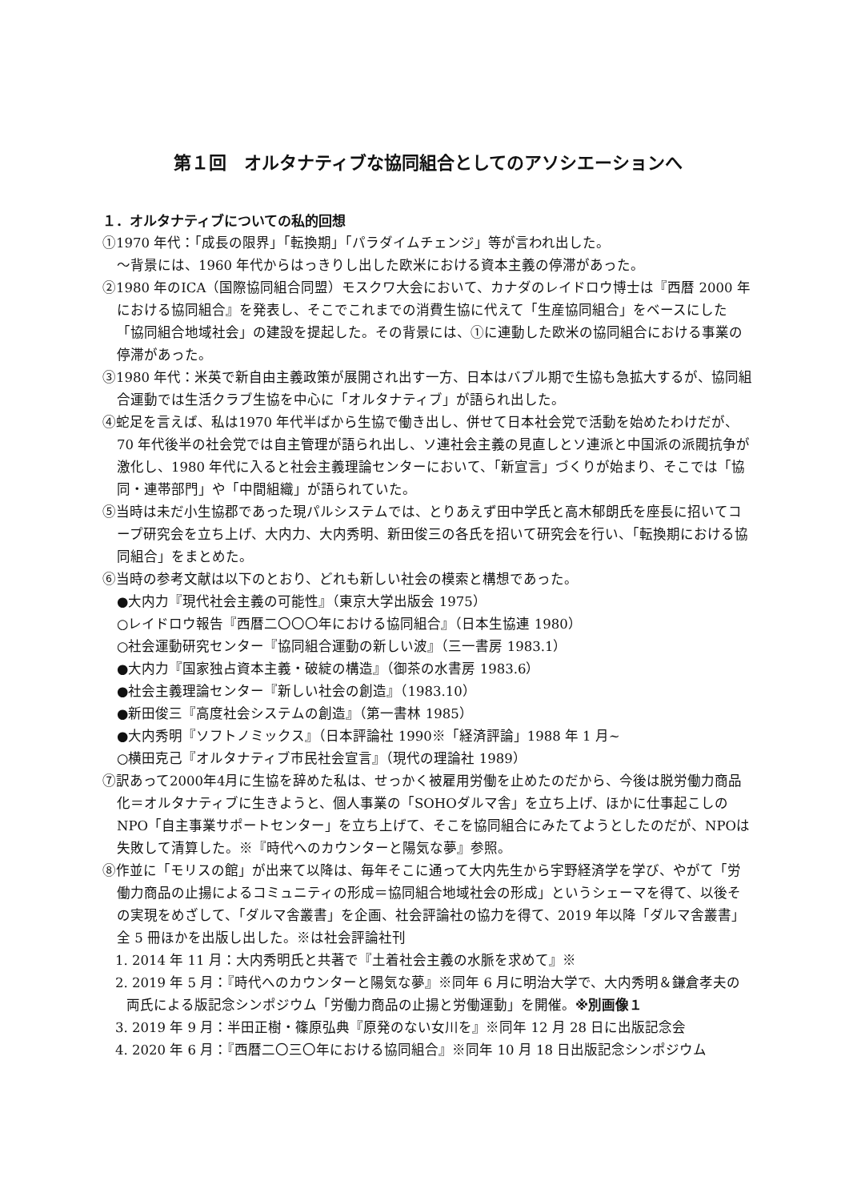第１回　オルタナティブな協同組合としてのアソシエーションへ
１．オルタナティブについての私的回想
①1970 年代：「成長の限界」「転換期」「パラダイムチェンジ」等が言われ出した。
～背景には、1960 年代からはっきりし出した欧米における資本主義の停滞があった。
②1980 年のICA（国際協同組合同盟）モスクワ大会において、カナダのレイドロウ博士は『西暦 2000 年における協同組合』を発表し、そこでこれまでの消費生協に代えて「生産協同組合」をベースにした「協同組合地域社会」の建設を提起した。その背景には、①に連動した欧米の協同組合における事業の停滞があった。
③1980 年代：米英で新自由主義政策が展開され出す一方、日本はバブル期で生協も急拡大するが、協同組合運動では生活クラブ生協を中心に「オルタナティブ」が語られ出した。
④蛇足を言えば、私は1970 年代半ばから生協で働き出し、併せて日本社会党で活動を始めたわけだが、70 年代後半の社会党では自主管理が語られ出し、ソ連社会主義の見直しとソ連派と中国派の派閥抗争が激化し、1980 年代に入ると社会主義理論センターにおいて、「新宣言」づくりが始まり、そこでは「協同・連帯部門」や「中間組織」が語られていた。
⑤当時は未だ小生協郡であった現パルシステムでは、とりあえず田中学氏と高木郁朗氏を座長に招いてコープ研究会を立ち上げ、大内力、大内秀明、新田俊三の各氏を招いて研究会を行い、「転換期における協同組合」をまとめた。
⑥当時の参考文献は以下のとおり、どれも新しい社会の模索と構想であった。
●大内力『現代社会主義の可能性』（東京大学出版会 1975）
○レイドロウ報告『西暦二〇〇〇年における協同組合』（日本生協連 1980）
○社会運動研究センター『協同組合運動の新しい波』（三一書房 1983.1）
●大内力『国家独占資本主義・破綻の構造』（御茶の水書房 1983.6）
●社会主義理論センター『新しい社会の創造』（1983.10）
●新田俊三『高度社会システムの創造』（第一書林 1985）
●大内秀明『ソフトノミックス』（日本評論社 1990※「経済評論」1988 年 1 月~
○横田克己『オルタナティブ市民社会宣言』（現代の理論社 1989）
⑦訳あって2000年4月に生協を辞めた私は、せっかく被雇用労働を止めたのだから、今後は脱労働力商品化＝オルタナティブに生きようと、個人事業の「SOHOダルマ舎」を立ち上げ、ほかに仕事起こしのNPO「自主事業サポートセンター」を立ち上げて、そこを協同組合にみたてようとしたのだが、NPOは失敗して清算した。※『時代へのカウンターと陽気な夢』参照。
⑧作並に「モリスの館」が出来て以降は、毎年そこに通って大内先生から宇野経済学を学び、やがて「労働力商品の止揚によるコミュニティの形成＝協同組合地域社会の形成」というシェーマを得て、以後その実現をめざして、「ダルマ舎叢書」を企画、社会評論社の協力を得て、2019 年以降「ダルマ舎叢書」全 5 冊ほかを出版し出した。※は社会評論社刊
1. 2014 年 11 月：大内秀明氏と共著で『土着社会主義の水脈を求めて』※
2. 2019 年 5 月：『時代へのカウンターと陽気な夢』※同年 6 月に明治大学で、大内秀明＆鎌倉孝夫の両氏による版記念シンポジウム「労働力商品の止揚と労働運動」を開催。※別画像１
3. 2019 年 9 月：半田正樹・篠原弘典『原発のない女川を』※同年 12 月 28 日に出版記念会
4. 2020 年 6 月：『西暦二〇三〇年における協同組合』※同年 10 月 18 日出版記念シンポジウム